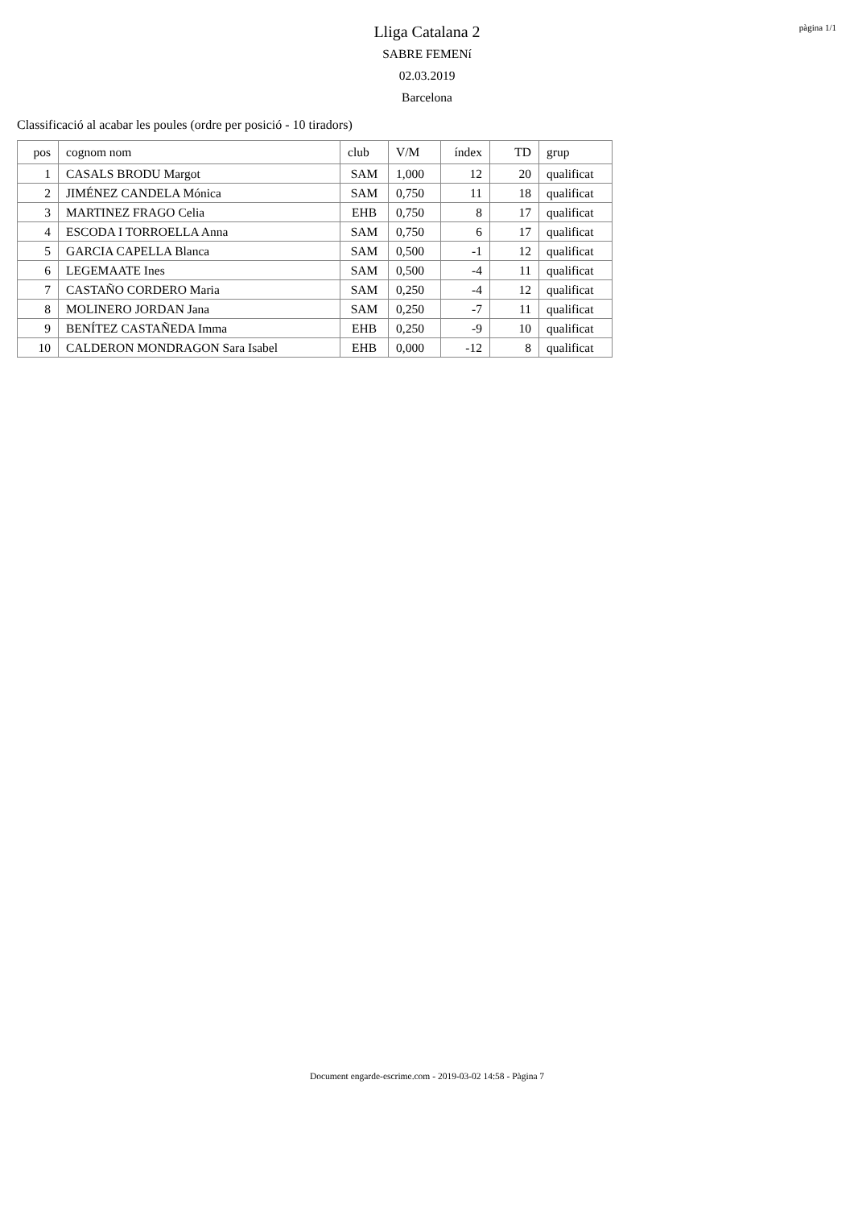pàgina 1/1
Lliga Catalana 2
SABRE FEMENí
02.03.2019
Barcelona
Classificació al acabar les poules (ordre per posició - 10 tiradors)
| pos | cognom nom | club | V/M | índex | TD | grup |
| --- | --- | --- | --- | --- | --- | --- |
| 1 | CASALS BRODU Margot | SAM | 1,000 | 12 | 20 | qualificat |
| 2 | JIMÉNEZ CANDELA Mónica | SAM | 0,750 | 11 | 18 | qualificat |
| 3 | MARTINEZ FRAGO Celia | EHB | 0,750 | 8 | 17 | qualificat |
| 4 | ESCODA I TORROELLA Anna | SAM | 0,750 | 6 | 17 | qualificat |
| 5 | GARCIA CAPELLA Blanca | SAM | 0,500 | -1 | 12 | qualificat |
| 6 | LEGEMAATE Ines | SAM | 0,500 | -4 | 11 | qualificat |
| 7 | CASTAÑO CORDERO Maria | SAM | 0,250 | -4 | 12 | qualificat |
| 8 | MOLINERO JORDAN Jana | SAM | 0,250 | -7 | 11 | qualificat |
| 9 | BENÍTEZ CASTAÑEDA Imma | EHB | 0,250 | -9 | 10 | qualificat |
| 10 | CALDERON MONDRAGON Sara Isabel | EHB | 0,000 | -12 | 8 | qualificat |
Document engarde-escrime.com - 2019-03-02 14:58 - Pàgina 7